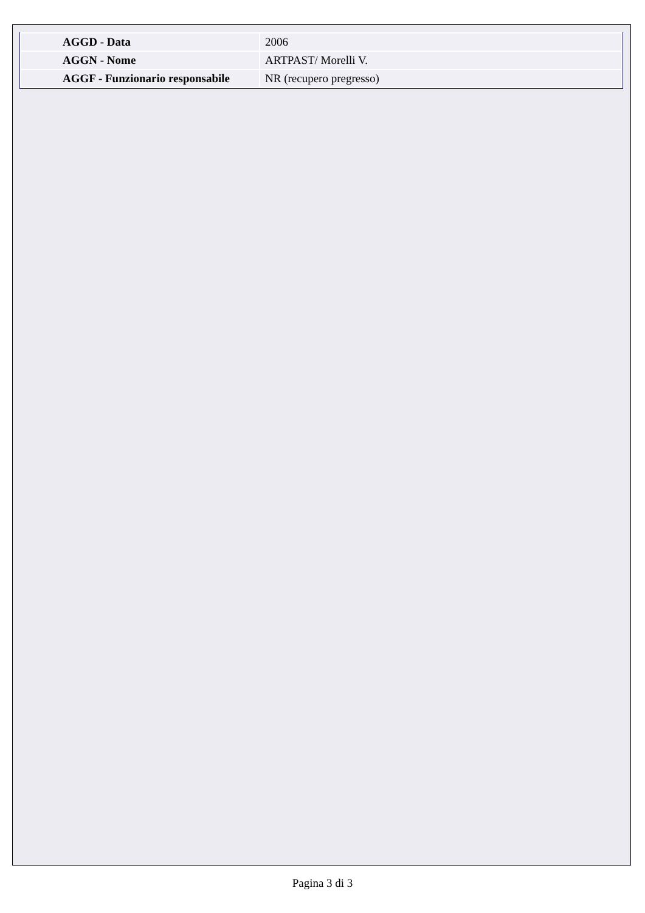| AGGD - Data | 2006 |
| AGGN - Nome | ARTPAST/ Morelli V. |
| AGGF - Funzionario responsabile | NR (recupero pregresso) |
Pagina 3 di 3